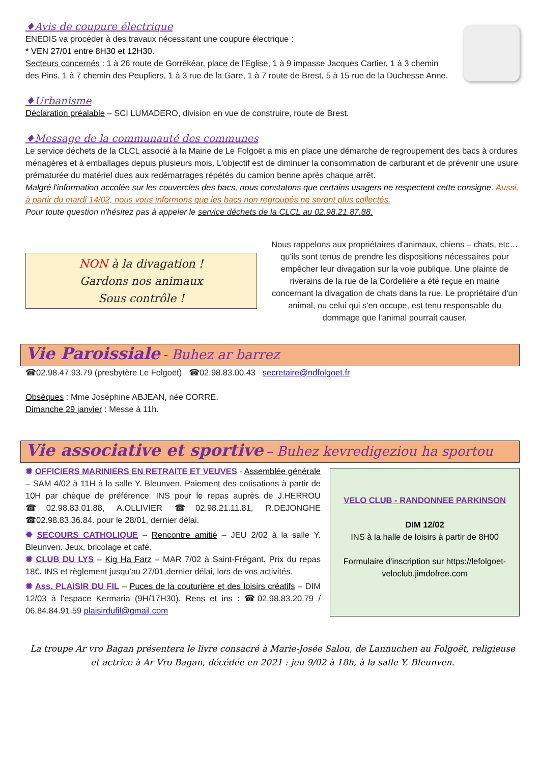♦Avis de coupure électrique
ENEDIS va procéder à des travaux nécessitant une coupure électrique :
* VEN 27/01 entre 8H30 et 12H30.
Secteurs concernés : 1 à 26 route de Gorrékéar, place de l'Eglise, 1 à 9 impasse Jacques Cartier, 1 à 3 chemin des Pins, 1 à 7 chemin des Peupliers, 1 à 3 rue de la Gare, 1 à 7 route de Brest, 5 à 15 rue de la Duchesse Anne.
♦Urbanisme
Déclaration préalable – SCI LUMADERO, division en vue de construire, route de Brest.
♦Message de la communauté des communes
Le service déchets de la CLCL associé à la Mairie de Le Folgoët a mis en place une démarche de regroupement des bacs à ordures ménagères et à emballages depuis plusieurs mois. L'objectif est de diminuer la consommation de carburant et de prévenir une usure prématurée du matériel dues aux redémarrages répétés du camion benne après chaque arrêt.
Malgré l'information accolée sur les couvercles des bacs, nous constatons que certains usagers ne respectent cette consigne. Aussi, à partir du mardi 14/02, nous vous informons que les bacs non regroupés ne seront plus collectés.
Pour toute question n'hésitez pas à appeler le service déchets de la CLCL au 02.98.21.87.88.
NON à la divagation !
Gardons nos animaux
Sous contrôle !
Nous rappelons aux propriétaires d'animaux, chiens – chats, etc… qu'ils sont tenus de prendre les dispositions nécessaires pour empêcher leur divagation sur la voie publique. Une plainte de riverains de la rue de la Cordelière a été reçue en mairie concernant la divagation de chats dans la rue. Le propriétaire d'un animal, ou celui qui s'en occupe, est tenu responsable du dommage que l'animal pourrait causer.
Vie Paroissiale - Buhez ar barrez
☎02.98.47.93.79 (presbytère Le Folgoët) ☎02.98.83.00.43 secretaire@ndfolgoet.fr
Obsèques : Mme Joséphine ABJEAN, née CORRE.
Dimanche 29 janvier : Messe à 11h.
Vie associative et sportive – Buhez kevredigeziou ha sportou
✹ OFFICIERS MARINIERS EN RETRAITE ET VEUVES - Assemblée générale – SAM 4/02 à 11H à la salle Y. Bleunven. Paiement des cotisations à partir de 10H par chèque de préférence. INS pour le repas auprès de J.HERROU ☎02.98.83.01.88, A.OLLIVIER ☎02.98.21.11.81, R.DEJONGHE ☎02.98.83.36.84. pour le 28/01, dernier délai.
✹ SECOURS CATHOLIQUE – Rencontre amitié – JEU 2/02 à la salle Y. Bleunven. Jeux, bricolage et café.
✹ CLUB DU LYS – Kig Ha Farz – MAR 7/02 à Saint-Frégant. Prix du repas 18€. INS et règlement jusqu'au 27/01,dernier délai, lors de vos activités.
✹ Ass. PLAISIR DU FIL – Puces de la couturière et des loisirs créatifs – DIM 12/03 à l'espace Kermaria (9H/17H30). Rens et ins : ☎02.98.83.20.79 / 06.84.84.91.59 plaisirdufil@gmail.com
VELO CLUB - RANDONNEE PARKINSON
DIM 12/02
INS à la halle de loisirs à partir de 8H00
Formulaire d'inscription sur https://lefolgoet-veloclub.jimdofree.com
La troupe Ar vro Bagan présentera le livre consacré à Marie-Josée Salou, de Lannuchen au Folgoët, religieuse et actrice à Ar Vro Bagan, décédée en 2021 : jeu 9/02 à 18h, à la salle Y. Bleunven.